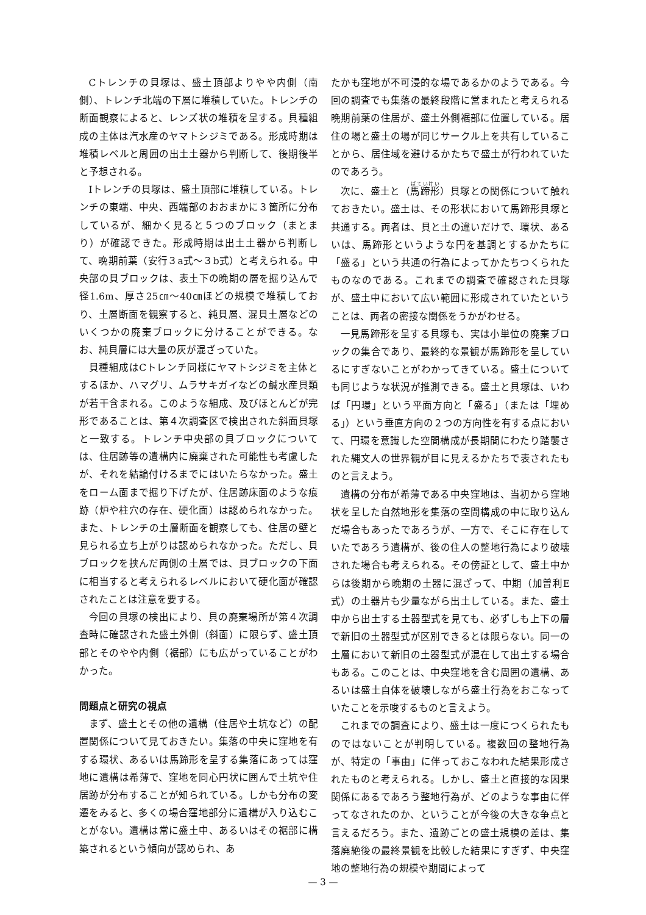Cトレンチの貝塚は、盛土頂部よりやや内側（南側）、トレンチ北端の下層に堆積していた。トレンチの断面観察によると、レンズ状の堆積を呈する。貝種組成の主体は汽水産のヤマトシジミである。形成時期は堆積レベルと周囲の出土土器から判断して、後期後半と予想される。
Iトレンチの貝塚は、盛土頂部に堆積している。トレンチの東端、中央、西端部のおおまかに３箇所に分布しているが、細かく見ると５つのブロック（まとまり）が確認できた。形成時期は出土土器から判断して、晩期前葉（安行３a式～３b式）と考えられる。中央部の貝ブロックは、表土下の晩期の層を掘り込んで径1.6m、厚さ25㎝～40㎝ほどの規模で堆積しており、土層断面を観察すると、純貝層、混貝土層などのいくつかの廃棄ブロックに分けることができる。なお、純貝層には大量の灰が混ざっていた。
貝種組成はCトレンチ同様にヤマトシジミを主体とするほか、ハマグリ、ムラサキガイなどの鹹水産貝類が若干含まれる。このような組成、及びほとんどが完形であることは、第４次調査区で検出された斜面貝塚と一致する。トレンチ中央部の貝ブロックについては、住居跡等の遺構内に廃棄された可能性も考慮したが、それを結論付けるまでにはいたらなかった。盛土をローム面まで掘り下げたが、住居跡床面のような痕跡（炉や柱穴の存在、硬化面）は認められなかった。また、トレンチの土層断面を観察しても、住居の壁と見られる立ち上がりは認められなかった。ただし、貝ブロックを挟んだ両側の土層では、貝ブロックの下面に相当すると考えられるレベルにおいて硬化面が確認されたことは注意を要する。
今回の貝塚の検出により、貝の廃棄場所が第４次調査時に確認された盛土外側（斜面）に限らず、盛土頂部とそのやや内側（裾部）にも広がっていることがわかった。
問題点と研究の視点
まず、盛土とその他の遺構（住居や土坑など）の配置関係について見ておきたい。集落の中央に窪地を有する環状、あるいは馬蹄形を呈する集落にあっては窪地に遺構は希薄で、窪地を同心円状に囲んで土坑や住居跡が分布することが知られている。しかも分布の変遷をみると、多くの場合窪地部分に遺構が入り込むことがない。遺構は常に盛土中、あるいはその裾部に構築されるという傾向が認められ、あ
たかも窪地が不可浸的な場であるかのようである。今回の調査でも集落の最終段階に営まれたと考えられる晩期前葉の住居が、盛土外側裾部に位置している。居住の場と盛土の場が同じサークル上を共有していることから、居住域を避けるかたちで盛土が行われていたのであろう。
次に、盛土と（馬蹄形）貝塚との関係について触れておきたい。盛土は、その形状において馬蹄形貝塚と共通する。両者は、貝と土の違いだけで、環状、あるいは、馬蹄形というような円を基調とするかたちに「盛る」という共通の行為によってかたちつくられたものなのである。これまでの調査で確認された貝塚が、盛土中において広い範囲に形成されていたということは、両者の密接な関係をうかがわせる。
一見馬蹄形を呈する貝塚も、実は小単位の廃棄ブロックの集合であり、最終的な景観が馬蹄形を呈しているにすぎないことがわかってきている。盛土についても同じような状況が推測できる。盛土と貝塚は、いわば「円環」という平面方向と「盛る」（または「埋める」）という垂直方向の２つの方向性を有する点において、円環を意識した空間構成が長期間にわたり踏襲された縄文人の世界観が目に見えるかたちで表されたものと言えよう。
遺構の分布が希薄である中央窪地は、当初から窪地状を呈した自然地形を集落の空間構成の中に取り込んだ場合もあったであろうが、一方で、そこに存在していたであろう遺構が、後の住人の整地行為により破壊された場合も考えられる。その傍証として、盛土中からは後期から晩期の土器に混ざって、中期（加曽利E式）の土器片も少量ながら出土している。また、盛土中から出土する土器型式を見ても、必ずしも上下の層で新旧の土器型式が区別できるとは限らない。同一の土層において新旧の土器型式が混在して出土する場合もある。このことは、中央窪地を含む周囲の遺構、あるいは盛土自体を破壊しながら盛土行為をおこなっていたことを示唆するものと言えよう。
これまでの調査により、盛土は一度につくられたものではないことが判明している。複数回の整地行為が、特定の「事由」に伴っておこなわれた結果形成されたものと考えられる。しかし、盛土と直接的な因果関係にあるであろう整地行為が、どのような事由に伴ってなされたのか、ということが今後の大きな争点と言えるだろう。また、遺跡ごとの盛土規模の差は、集落廃絶後の最終景観を比較した結果にすぎず、中央窪地の整地行為の規模や期間によって
— 3 —